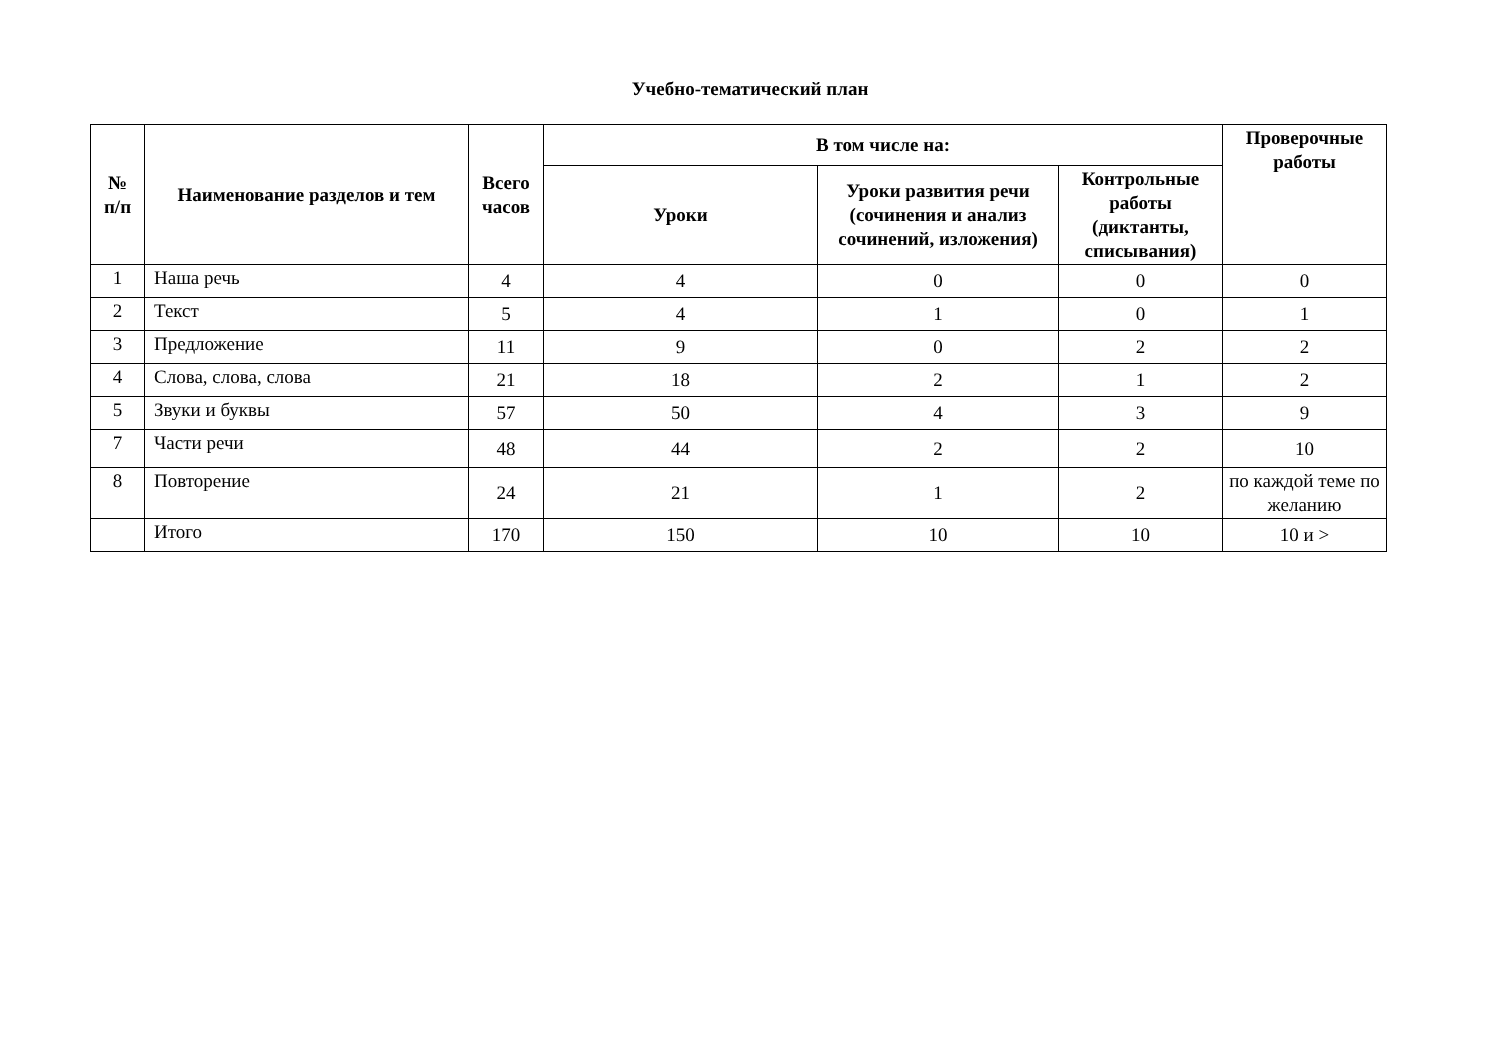Учебно-тематический план
| № п/п | Наименование разделов и тем | Всего часов | В том числе на: | | | Проверочные работы |
| --- | --- | --- | --- | --- | --- | --- |
| | | | Уроки | Уроки развития речи (сочинения и анализ сочинений, изложения) | Контрольные работы (диктанты, списывания) | |
| 1 | Наша речь | 4 | 4 | 0 | 0 | 0 |
| 2 | Текст | 5 | 4 | 1 | 0 | 1 |
| 3 | Предложение | 11 | 9 | 0 | 2 | 2 |
| 4 | Слова, слова, слова | 21 | 18 | 2 | 1 | 2 |
| 5 | Звуки и буквы | 57 | 50 | 4 | 3 | 9 |
| 7 | Части речи | 48 | 44 | 2 | 2 | 10 |
| 8 | Повторение | 24 | 21 | 1 | 2 | по каждой теме по желанию |
| | Итого | 170 | 150 | 10 | 10 | 10 и > |